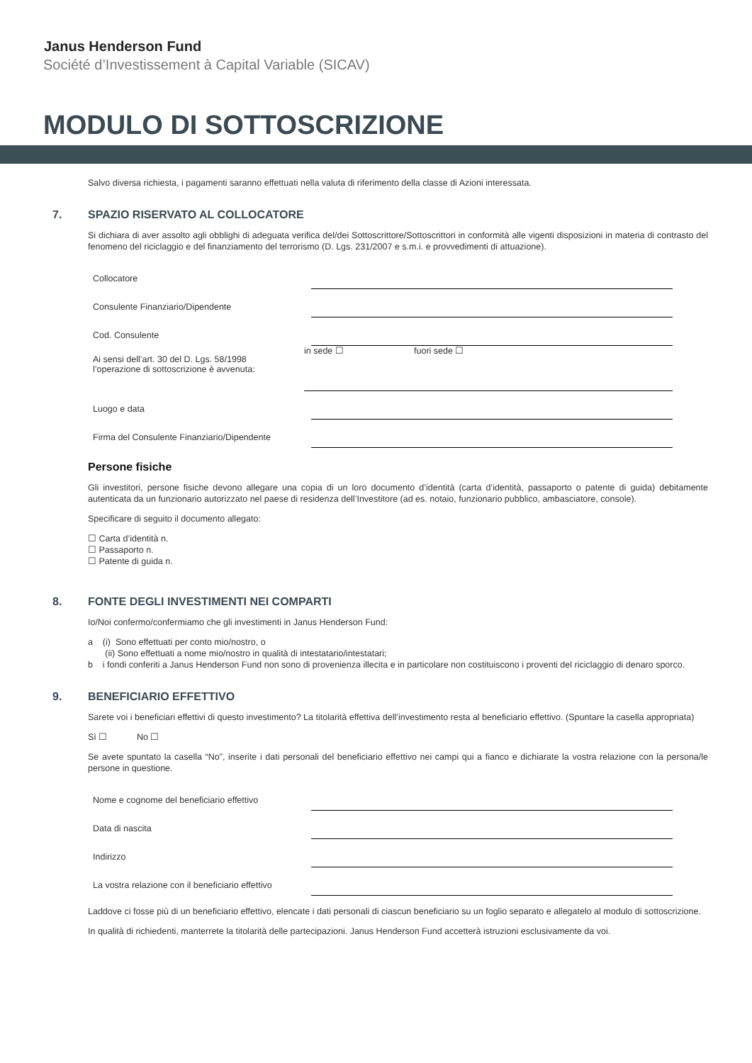Janus Henderson Fund
Société d’Investissement à Capital Variable (SICAV)
MODULO DI SOTTOSCRIZIONE
Salvo diversa richiesta, i pagamenti saranno effettuati nella valuta di riferimento della classe di Azioni interessata.
7. SPAZIO RISERVATO AL COLLOCATORE
Si dichiara di aver assolto agli obblighi di adeguata verifica del/dei Sottoscrittore/Sottoscrittori in conformità alle vigenti disposizioni in materia di contrasto del fenomeno del riciclaggio e del finanziamento del terrorismo (D. Lgs. 231/2007 e s.m.i. e provvedimenti di attuazione).
Collocatore
Consulente Finanziario/Dipendente
Cod. Consulente
Ai sensi dell’art. 30 del D. Lgs. 58/1998
l’operazione di sottoscrizione è avvenuta:
in sede ☐ fuori sede ☐
Luogo e data
Firma del Consulente Finanziario/Dipendente
Persone fisiche
Gli investitori, persone fisiche devono allegare una copia di un loro documento d’identità (carta d’identità, passaporto o patente di guida) debitamente autenticata da un funzionario autorizzato nel paese di residenza dell’Investitore (ad es. notaio, funzionario pubblico, ambasciatore, console).
Specificare di seguito il documento allegato:
☐ Carta d’identità n.
☐ Passaporto n.
☐ Patente di guida n.
8. FONTE DEGLI INVESTIMENTI NEI COMPARTI
Io/Noi confermo/confermiamo che gli investimenti in Janus Henderson Fund:
a (i) Sono effettuati per conto mio/nostro, o
(ii) Sono effettuati a nome mio/nostro in qualità di intestatario/intestatari;
b i fondi conferiti a Janus Henderson Fund non sono di provenienza illecita e in particolare non costituiscono i proventi del riciclaggio di denaro sporco.
9. BENEFICIARIO EFFETTIVO
Sarete voi i beneficiari effettivi di questo investimento? La titolarità effettiva dell’investimento resta al beneficiario effettivo. (Spuntare la casella appropriata)
Sì ☐ No ☐
Se avete spuntato la casella “No”, inserite i dati personali del beneficiario effettivo nei campi qui a fianco e dichiarate la vostra relazione con la persona/le persone in questione.
Nome e cognome del beneficiario effettivo
Data di nascita
Indirizzo
La vostra relazione con il beneficiario effettivo
Laddove ci fosse più di un beneficiario effettivo, elencate i dati personali di ciascun beneficiario su un foglio separato e allegatelo al modulo di sottoscrizione.
In qualità di richiedenti, manterrete la titolarità delle partecipazioni. Janus Henderson Fund accetterà istruzioni esclusivamente da voi.